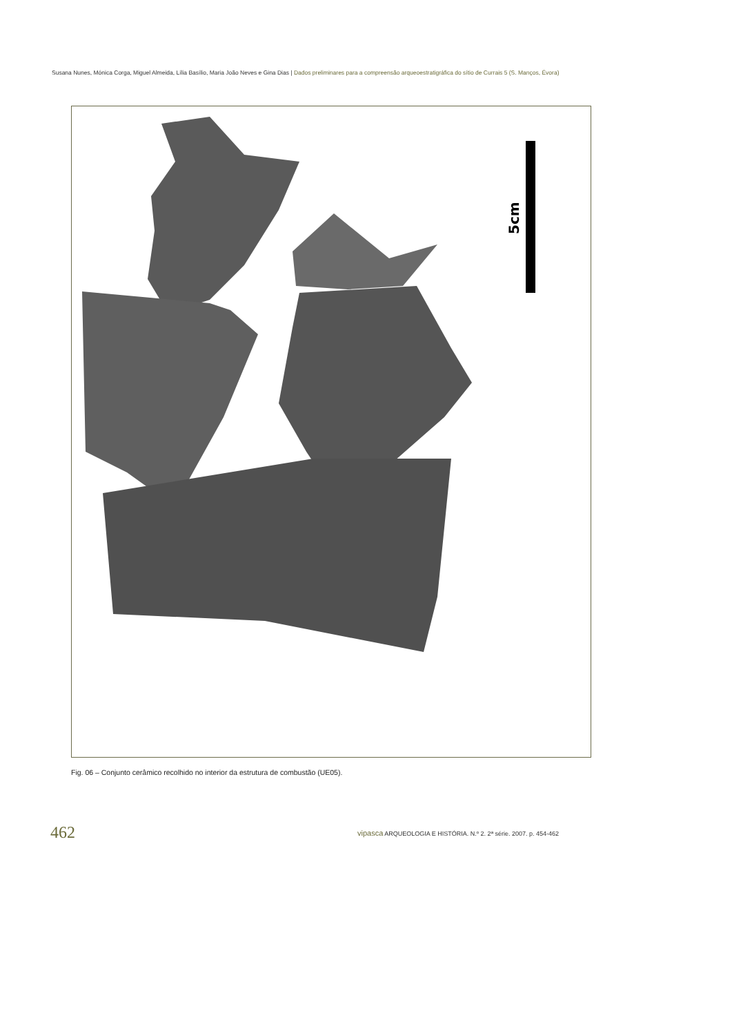Susana Nunes, Mónica Corga, Miguel Almeida, Lília Basílio, Maria João Neves e Gina Dias | Dados preliminares para a compreensão arqueoestratigráfica do sítio de Currais 5 (S. Manços, Évora)
5cm
Fig. 06 – Conjunto cerâmico recolhido no interior da estrutura de combustão (UE05).
462
vipasca ARQUEOLOGIA E HISTÓRIA. N.º 2. 2ª série. 2007. p. 454-462